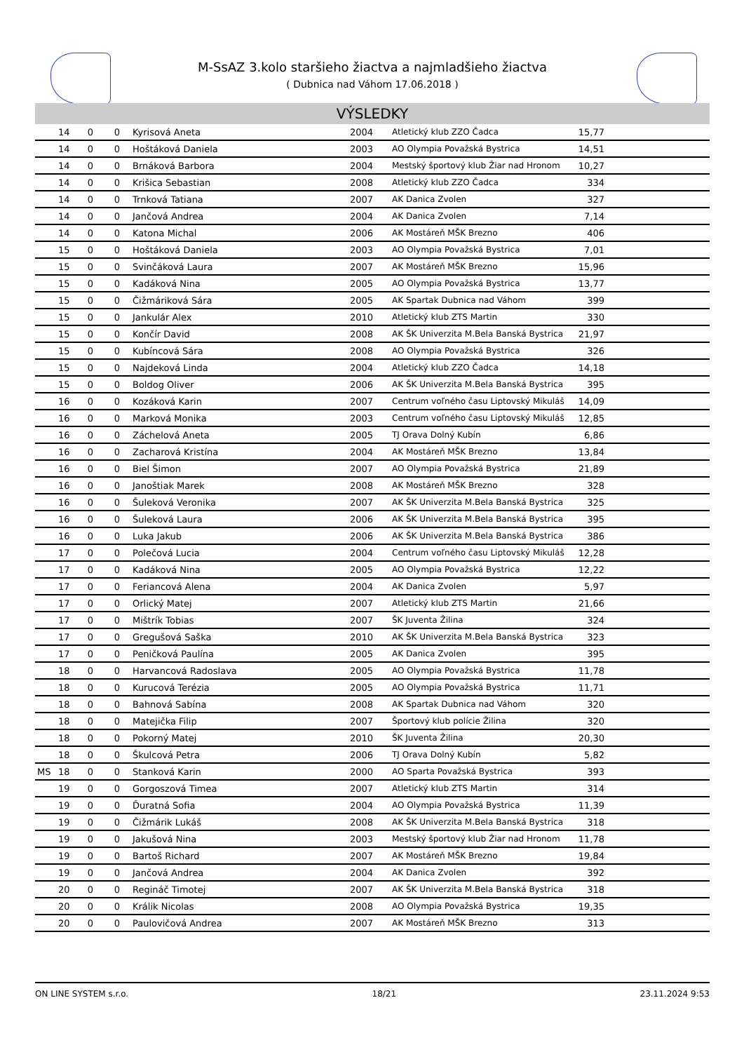M-SsAZ 3.kolo staršieho žiactva a najmladšieho žiactva
( Dubnica nad Váhom 17.06.2018 )
VÝSLEDKY
| | 14 | 0 | 0 | Kyrisová Aneta | 2004 | Atletický klub ZZO Čadca | 15,77 |
| | 14 | 0 | 0 | Hoštáková Daniela | 2003 | AO Olympia Považská Bystrica | 14,51 |
| | 14 | 0 | 0 | Brnáková Barbora | 2004 | Mestský športový klub Žiar nad Hronom | 10,27 |
| | 14 | 0 | 0 | Krišica Sebastian | 2008 | Atletický klub ZZO Čadca | 334 |
| | 14 | 0 | 0 | Trnková Tatiana | 2007 | AK Danica Zvolen | 327 |
| | 14 | 0 | 0 | Jančová Andrea | 2004 | AK Danica Zvolen | 7,14 |
| | 14 | 0 | 0 | Katona Michal | 2006 | AK Mostáreň MŠK Brezno | 406 |
| | 15 | 0 | 0 | Hoštáková Daniela | 2003 | AO Olympia Považská Bystrica | 7,01 |
| | 15 | 0 | 0 | Svinčáková Laura | 2007 | AK Mostáreň MŠK Brezno | 15,96 |
| | 15 | 0 | 0 | Kadáková Nina | 2005 | AO Olympia Považská Bystrica | 13,77 |
| | 15 | 0 | 0 | Čižmáriková Sára | 2005 | AK Spartak Dubnica nad Váhom | 399 |
| | 15 | 0 | 0 | Jankulár Alex | 2010 | Atletický klub ZTS Martin | 330 |
| | 15 | 0 | 0 | Končír David | 2008 | AK ŠK Univerzita M.Bela Banská Bystrica | 21,97 |
| | 15 | 0 | 0 | Kubíncová Sára | 2008 | AO Olympia Považská Bystrica | 326 |
| | 15 | 0 | 0 | Najdeková Linda | 2004 | Atletický klub ZZO Čadca | 14,18 |
| | 15 | 0 | 0 | Boldog Oliver | 2006 | AK ŠK Univerzita M.Bela Banská Bystrica | 395 |
| | 16 | 0 | 0 | Kozáková Karin | 2007 | Centrum voľného času Liptovský Mikuláš | 14,09 |
| | 16 | 0 | 0 | Marková Monika | 2003 | Centrum voľného času Liptovský Mikuláš | 12,85 |
| | 16 | 0 | 0 | Záchelová Aneta | 2005 | TJ Orava Dolný Kubín | 6,86 |
| | 16 | 0 | 0 | Zacharová Kristína | 2004 | AK Mostáreň MŠK Brezno | 13,84 |
| | 16 | 0 | 0 | Biel Šimon | 2007 | AO Olympia Považská Bystrica | 21,89 |
| | 16 | 0 | 0 | Janoštiak Marek | 2008 | AK Mostáreň MŠK Brezno | 328 |
| | 16 | 0 | 0 | Šuleková Veronika | 2007 | AK ŠK Univerzita M.Bela Banská Bystrica | 325 |
| | 16 | 0 | 0 | Šuleková Laura | 2006 | AK ŠK Univerzita M.Bela Banská Bystrica | 395 |
| | 16 | 0 | 0 | Luka Jakub | 2006 | AK ŠK Univerzita M.Bela Banská Bystrica | 386 |
| | 17 | 0 | 0 | Polečová Lucia | 2004 | Centrum voľného času Liptovský Mikuláš | 12,28 |
| | 17 | 0 | 0 | Kadáková Nina | 2005 | AO Olympia Považská Bystrica | 12,22 |
| | 17 | 0 | 0 | Feriancová Alena | 2004 | AK Danica Zvolen | 5,97 |
| | 17 | 0 | 0 | Orlický Matej | 2007 | Atletický klub ZTS Martin | 21,66 |
| | 17 | 0 | 0 | Mištrík Tobias | 2007 | ŠK Juventa Žilina | 324 |
| | 17 | 0 | 0 | Gregušová Saška | 2010 | AK ŠK Univerzita M.Bela Banská Bystrica | 323 |
| | 17 | 0 | 0 | Peničková Paulína | 2005 | AK Danica Zvolen | 395 |
| | 18 | 0 | 0 | Harvancová Radoslava | 2005 | AO Olympia Považská Bystrica | 11,78 |
| | 18 | 0 | 0 | Kurucová Terézia | 2005 | AO Olympia Považská Bystrica | 11,71 |
| | 18 | 0 | 0 | Bahnová Sabína | 2008 | AK Spartak Dubnica nad Váhom | 320 |
| | 18 | 0 | 0 | Matejička Filip | 2007 | Športový klub polície Žilina | 320 |
| | 18 | 0 | 0 | Pokorný Matej | 2010 | ŠK Juventa Žilina | 20,30 |
| | 18 | 0 | 0 | Škulcová Petra | 2006 | TJ Orava Dolný Kubín | 5,82 |
| MS | 18 | 0 | 0 | Stanková Karin | 2000 | AO Sparta Považská Bystrica | 393 |
| | 19 | 0 | 0 | Gorgoszová Timea | 2007 | Atletický klub ZTS Martin | 314 |
| | 19 | 0 | 0 | Ďuratná Sofia | 2004 | AO Olympia Považská Bystrica | 11,39 |
| | 19 | 0 | 0 | Čižmárik Lukáš | 2008 | AK ŠK Univerzita M.Bela Banská Bystrica | 318 |
| | 19 | 0 | 0 | Jakušová Nina | 2003 | Mestský športový klub Žiar nad Hronom | 11,78 |
| | 19 | 0 | 0 | Bartoš Richard | 2007 | AK Mostáreň MŠK Brezno | 19,84 |
| | 19 | 0 | 0 | Jančová Andrea | 2004 | AK Danica Zvolen | 392 |
| | 20 | 0 | 0 | Regináč Timotej | 2007 | AK ŠK Univerzita M.Bela Banská Bystrica | 318 |
| | 20 | 0 | 0 | Králik Nicolas | 2008 | AO Olympia Považská Bystrica | 19,35 |
| | 20 | 0 | 0 | Paulovičová Andrea | 2007 | AK Mostáreň MŠK Brezno | 313 |
ON LINE SYSTEM s.r.o. 18/21 23.11.2024 9:53